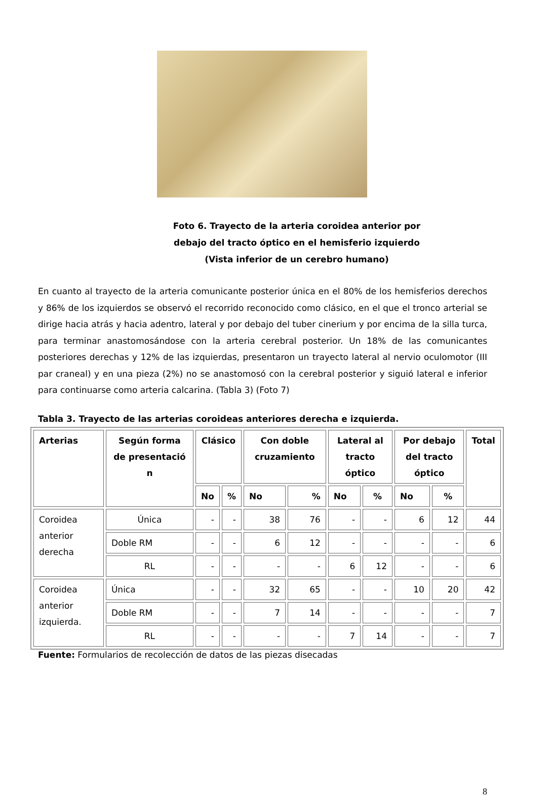Foto 6. Trayecto de la arteria coroidea anterior por
debajo del tracto óptico en el hemisferio izquierdo
(Vista inferior de un cerebro humano)
En cuanto al trayecto de la arteria comunicante posterior única en el 80% de los hemisferios derechos y 86% de los izquierdos se observó el recorrido reconocido como clásico, en el que el tronco arterial se dirige hacia atrás y hacia adentro, lateral y por debajo del tuber cinerium y por encima de la silla turca, para terminar anastomosándose con la arteria cerebral posterior. Un 18% de las comunicantes posteriores derechas y 12% de las izquierdas, presentaron un trayecto lateral al nervio oculomotor (III par craneal) y en una pieza (2%) no se anastomosó con la cerebral posterior y siguió lateral e inferior para continuarse como arteria calcarina. (Tabla 3) (Foto 7)
Tabla 3. Trayecto de las arterias coroideas anteriores derecha e izquierda.
| Arterias | Según forma de presentació n | Clásico | | Con doble cruzamiento | | Lateral al tracto óptico | | Por debajo del tracto óptico | | Total |
| --- | --- | --- | --- | --- | --- | --- | --- | --- | --- | --- |
| | | No | % | No | % | No | % | No | % | |
| Coroidea anterior derecha | Única | - | - | 38 | 76 | - | - | 6 | 12 | 44 |
| | Doble RM | - | - | 6 | 12 | - | - | - | - | 6 |
| | RL | - | - | - | - | 6 | 12 | - | - | 6 |
| Coroidea anterior izquierda. | Única | - | - | 32 | 65 | - | - | 10 | 20 | 42 |
| | Doble RM | - | - | 7 | 14 | - | - | - | - | 7 |
| | RL | - | - | - | - | 7 | 14 | - | - | 7 |
Fuente: Formularios de recolección de datos de las piezas disecadas
8